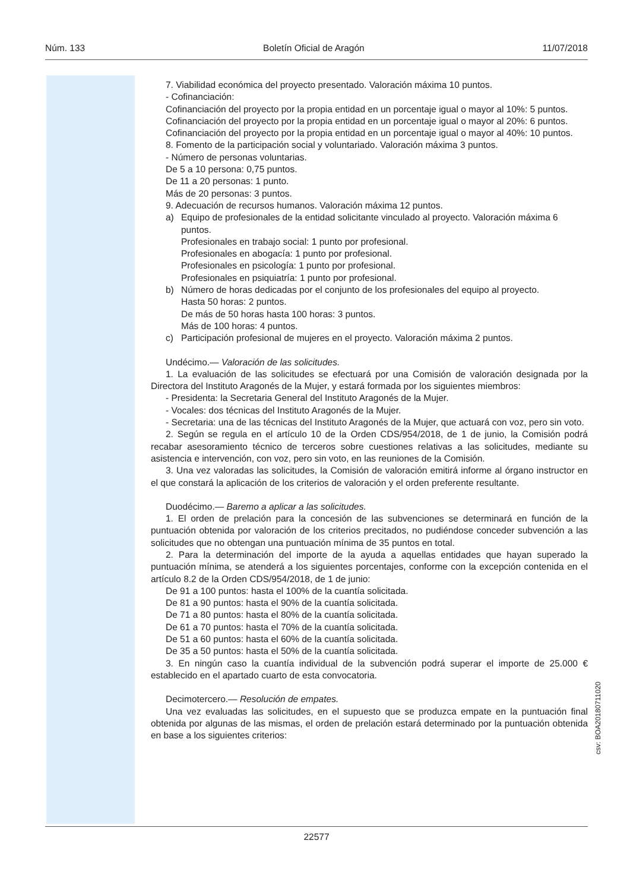Núm. 133 Boletín Oficial de Aragón 11/07/2018
7. Viabilidad económica del proyecto presentado. Valoración máxima 10 puntos.
- Cofinanciación:
Cofinanciación del proyecto por la propia entidad en un porcentaje igual o mayor al 10%: 5 puntos.
Cofinanciación del proyecto por la propia entidad en un porcentaje igual o mayor al 20%: 6 puntos.
Cofinanciación del proyecto por la propia entidad en un porcentaje igual o mayor al 40%: 10 puntos.
8. Fomento de la participación social y voluntariado. Valoración máxima 3 puntos.
- Número de personas voluntarias.
De 5 a 10 persona: 0,75 puntos.
De 11 a 20 personas: 1 punto.
Más de 20 personas: 3 puntos.
9. Adecuación de recursos humanos. Valoración máxima 12 puntos.
a) Equipo de profesionales de la entidad solicitante vinculado al proyecto. Valoración máxima 6 puntos.
Profesionales en trabajo social: 1 punto por profesional.
Profesionales en abogacía: 1 punto por profesional.
Profesionales en psicología: 1 punto por profesional.
Profesionales en psiquiatría: 1 punto por profesional.
b) Número de horas dedicadas por el conjunto de los profesionales del equipo al proyecto.
Hasta 50 horas: 2 puntos.
De más de 50 horas hasta 100 horas: 3 puntos.
Más de 100 horas: 4 puntos.
c) Participación profesional de mujeres en el proyecto. Valoración máxima 2 puntos.
Undécimo.— Valoración de las solicitudes.
1. La evaluación de las solicitudes se efectuará por una Comisión de valoración designada por la Directora del Instituto Aragonés de la Mujer, y estará formada por los siguientes miembros:
- Presidenta: la Secretaria General del Instituto Aragonés de la Mujer.
- Vocales: dos técnicas del Instituto Aragonés de la Mujer.
- Secretaria: una de las técnicas del Instituto Aragonés de la Mujer, que actuará con voz, pero sin voto.
2. Según se regula en el artículo 10 de la Orden CDS/954/2018, de 1 de junio, la Comisión podrá recabar asesoramiento técnico de terceros sobre cuestiones relativas a las solicitudes, mediante su asistencia e intervención, con voz, pero sin voto, en las reuniones de la Comisión.
3. Una vez valoradas las solicitudes, la Comisión de valoración emitirá informe al órgano instructor en el que constará la aplicación de los criterios de valoración y el orden preferente resultante.
Duodécimo.— Baremo a aplicar a las solicitudes.
1. El orden de prelación para la concesión de las subvenciones se determinará en función de la puntuación obtenida por valoración de los criterios precitados, no pudiéndose conceder subvención a las solicitudes que no obtengan una puntuación mínima de 35 puntos en total.
2. Para la determinación del importe de la ayuda a aquellas entidades que hayan superado la puntuación mínima, se atenderá a los siguientes porcentajes, conforme con la excepción contenida en el artículo 8.2 de la Orden CDS/954/2018, de 1 de junio:
De 91 a 100 puntos: hasta el 100% de la cuantía solicitada.
De 81 a 90 puntos: hasta el 90% de la cuantía solicitada.
De 71 a 80 puntos: hasta el 80% de la cuantía solicitada.
De 61 a 70 puntos: hasta el 70% de la cuantía solicitada.
De 51 a 60 puntos: hasta el 60% de la cuantía solicitada.
De 35 a 50 puntos: hasta el 50% de la cuantía solicitada.
3. En ningún caso la cuantía individual de la subvención podrá superar el importe de 25.000 € establecido en el apartado cuarto de esta convocatoria.
Decimotercero.— Resolución de empates.
Una vez evaluadas las solicitudes, en el supuesto que se produzca empate en la puntuación final obtenida por algunas de las mismas, el orden de prelación estará determinado por la puntuación obtenida en base a los siguientes criterios:
22577
csv: BOA20180711020